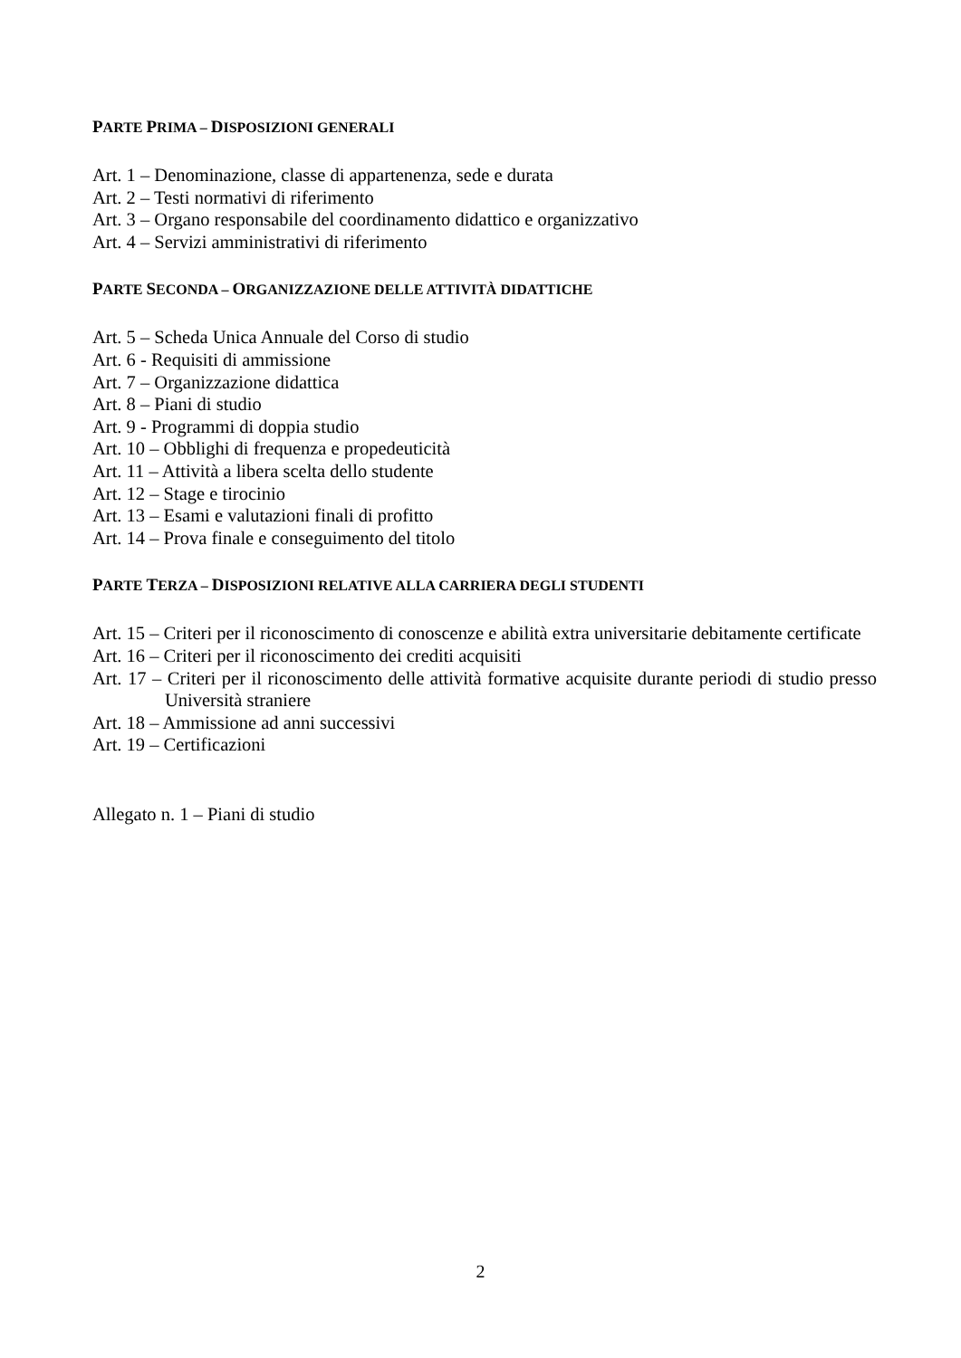PARTE PRIMA – DISPOSIZIONI GENERALI
Art. 1 – Denominazione, classe di appartenenza, sede e durata
Art. 2 – Testi normativi di riferimento
Art. 3 – Organo responsabile del coordinamento didattico e organizzativo
Art. 4 – Servizi amministrativi di riferimento
PARTE SECONDA – ORGANIZZAZIONE DELLE ATTIVITÀ DIDATTICHE
Art. 5 – Scheda Unica Annuale del Corso di studio
Art. 6 - Requisiti di ammissione
Art. 7 – Organizzazione didattica
Art. 8 – Piani di studio
Art. 9 - Programmi di doppia studio
Art. 10 – Obblighi di frequenza e propedeuticità
Art. 11 – Attività a libera scelta dello studente
Art. 12 – Stage e tirocinio
Art. 13 – Esami e valutazioni finali di profitto
Art. 14 – Prova finale e conseguimento del titolo
PARTE TERZA – DISPOSIZIONI RELATIVE ALLA CARRIERA DEGLI STUDENTI
Art. 15 – Criteri per il riconoscimento di conoscenze e abilità extra universitarie debitamente certificate
Art. 16 – Criteri per il riconoscimento dei crediti acquisiti
Art. 17 – Criteri per il riconoscimento delle attività formative acquisite durante periodi di studio presso Università straniere
Art. 18 – Ammissione ad anni successivi
Art. 19 – Certificazioni
Allegato n. 1 – Piani di studio
2